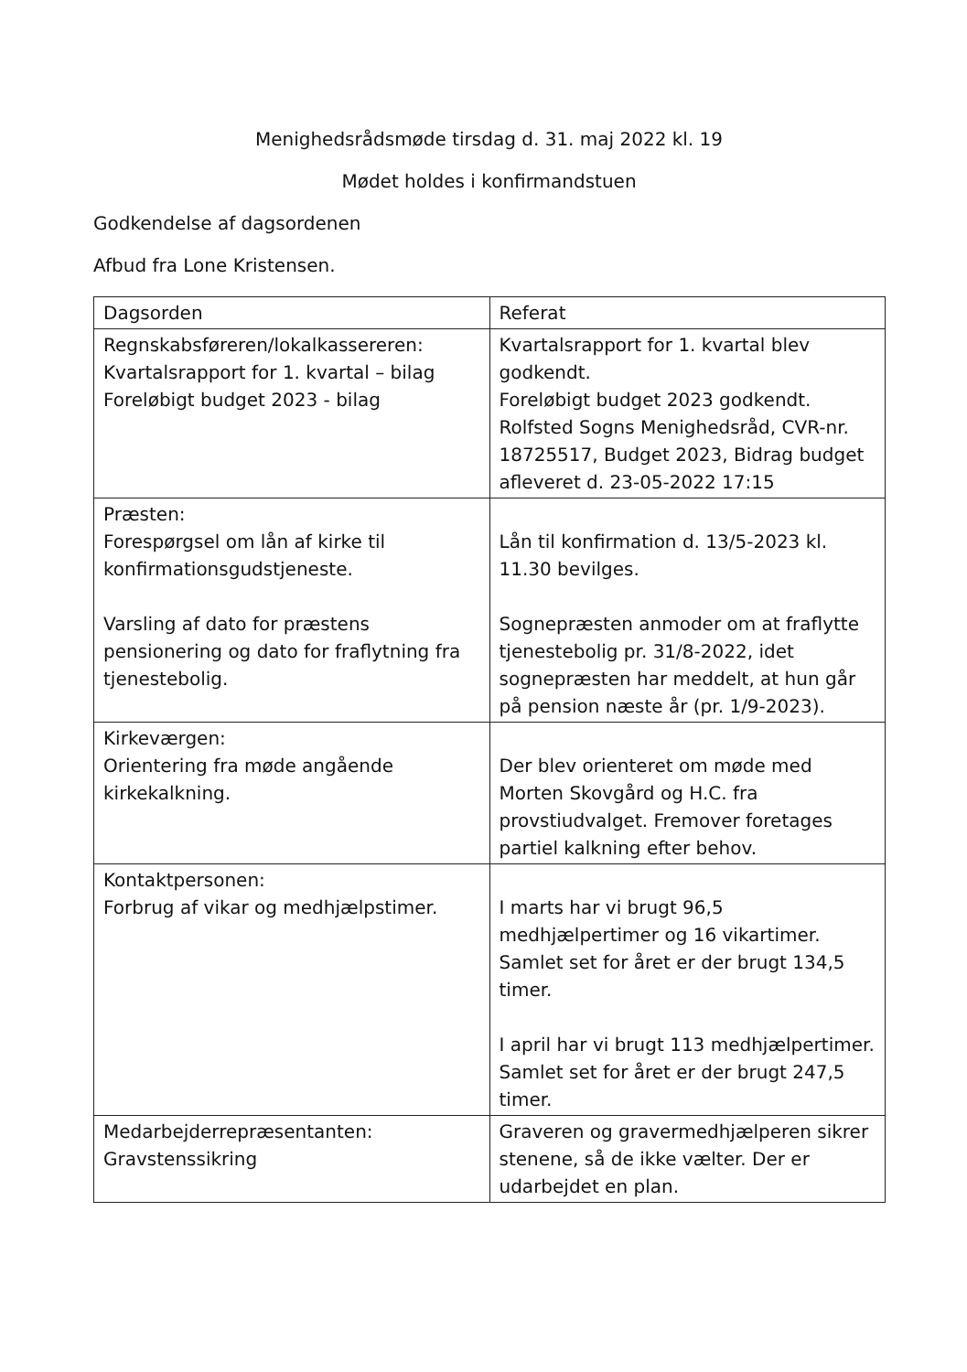Menighedsrådsmøde tirsdag d. 31. maj 2022 kl. 19
Mødet holdes i konfirmandstuen
Godkendelse af dagsordenen
Afbud fra Lone Kristensen.
| Dagsorden | Referat |
| Regnskabsføreren/lokalkassereren: Kvartalsrapport for 1. kvartal – bilag Foreløbigt budget 2023 - bilag | Kvartalsrapport for 1. kvartal blev godkendt. Foreløbigt budget 2023 godkendt. Rolfsted Sogns Menighedsråd, CVR-nr. 18725517, Budget 2023, Bidrag budget afleveret d. 23-05-2022 17:15 |
| Præsten: Forespørgsel om lån af kirke til konfirmationsgudstjeneste. Varsling af dato for præstens pensionering og dato for fraflytning fra tjenestebolig. | Lån til konfirmation d. 13/5-2023 kl. 11.30 bevilges. Sognepræsten anmoder om at fraflytte tjenestebolig pr. 31/8-2022, idet sognepræsten har meddelt, at hun går på pension næste år (pr. 1/9-2023). |
| Kirkeværgen: Orientering fra møde angående kirkekalkning. | Der blev orienteret om møde med Morten Skovgård og H.C. fra provstiudvalget. Fremover foretages partiel kalkning efter behov. |
| Kontaktpersonen: Forbrug af vikar og medhjælpstimer. | I marts har vi brugt 96,5 medhjælpertimer og 16 vikartimer. Samlet set for året er der brugt 134,5 timer. I april har vi brugt 113 medhjælpertimer. Samlet set for året er der brugt 247,5 timer. |
| Medarbejderrepræsentanten: Gravstenssikring | Graveren og gravermedhjælperen sikrer stenene, så de ikke vælter. Der er udarbejdet en plan. |